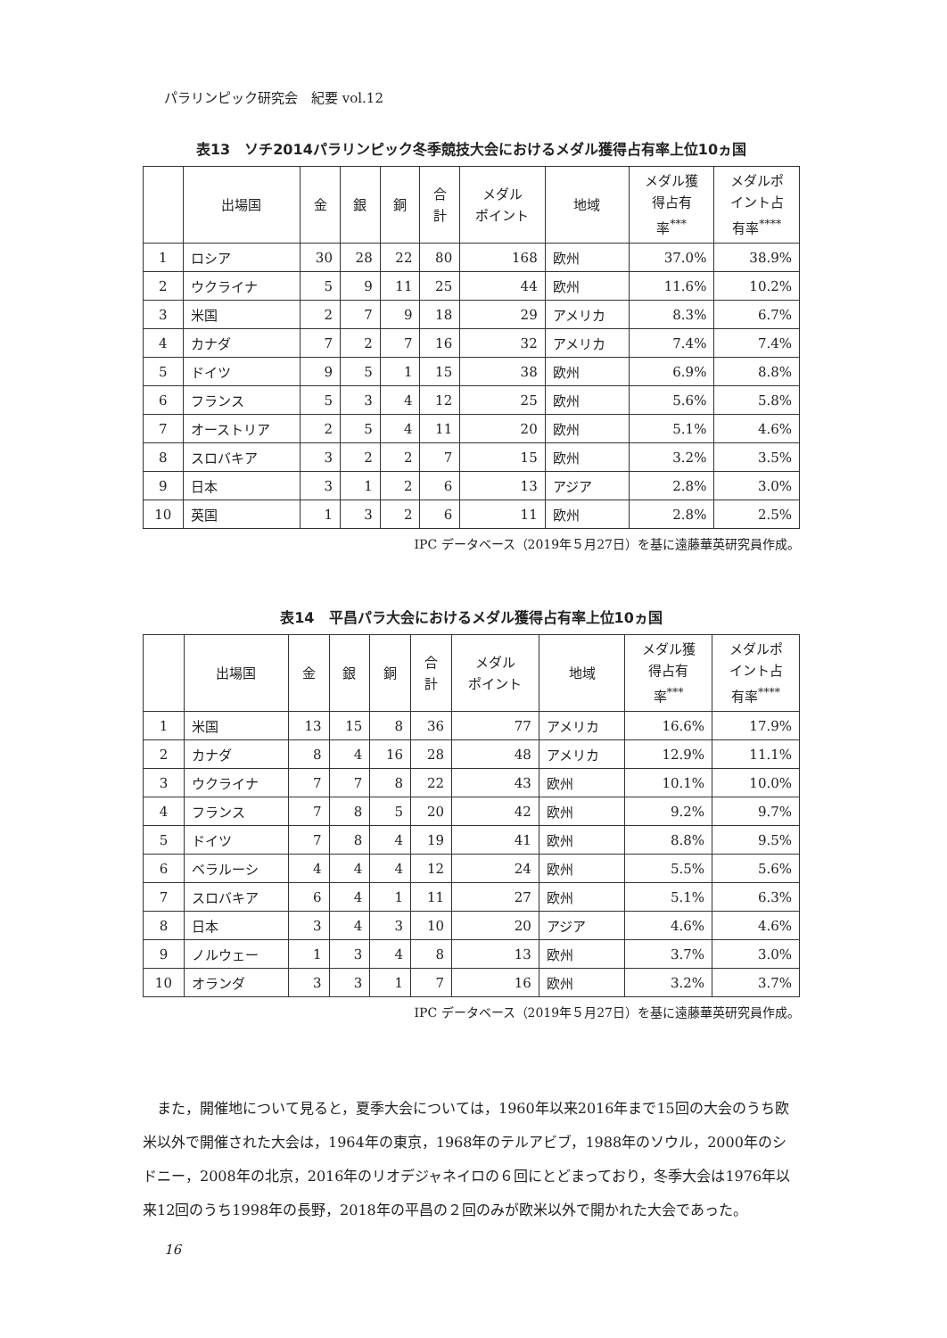パラリンピック研究会　紀要 vol.12
表13　ソチ2014パラリンピック冬季競技大会におけるメダル獲得占有率上位10ヵ国
| | 出場国 | 金 | 銀 | 銅 | 合 計 | メダル ポイント | 地域 | メダル獲 得占有 率<sup>***</sup> | メダルポ イント占 有率<sup>****</sup> |
| --- | --- | --- | --- | --- | --- | --- | --- | --- | --- |
| 1 | ロシア | 30 | 28 | 22 | 80 | 168 | 欧州 | 37.0% | 38.9% |
| 2 | ウクライナ | 5 | 9 | 11 | 25 | 44 | 欧州 | 11.6% | 10.2% |
| 3 | 米国 | 2 | 7 | 9 | 18 | 29 | アメリカ | 8.3% | 6.7% |
| 4 | カナダ | 7 | 2 | 7 | 16 | 32 | アメリカ | 7.4% | 7.4% |
| 5 | ドイツ | 9 | 5 | 1 | 15 | 38 | 欧州 | 6.9% | 8.8% |
| 6 | フランス | 5 | 3 | 4 | 12 | 25 | 欧州 | 5.6% | 5.8% |
| 7 | オーストリア | 2 | 5 | 4 | 11 | 20 | 欧州 | 5.1% | 4.6% |
| 8 | スロバキア | 3 | 2 | 2 | 7 | 15 | 欧州 | 3.2% | 3.5% |
| 9 | 日本 | 3 | 1 | 2 | 6 | 13 | アジア | 2.8% | 3.0% |
| 10 | 英国 | 1 | 3 | 2 | 6 | 11 | 欧州 | 2.8% | 2.5% |
IPC データベース（2019年５月27日）を基に遠藤華英研究員作成。
表14　平昌パラ大会におけるメダル獲得占有率上位10ヵ国
| | 出場国 | 金 | 銀 | 銅 | 合 計 | メダル ポイント | 地域 | メダル獲 得占有 率<sup>***</sup> | メダルポ イント占 有率<sup>****</sup> |
| --- | --- | --- | --- | --- | --- | --- | --- | --- | --- |
| 1 | 米国 | 13 | 15 | 8 | 36 | 77 | アメリカ | 16.6% | 17.9% |
| 2 | カナダ | 8 | 4 | 16 | 28 | 48 | アメリカ | 12.9% | 11.1% |
| 3 | ウクライナ | 7 | 7 | 8 | 22 | 43 | 欧州 | 10.1% | 10.0% |
| 4 | フランス | 7 | 8 | 5 | 20 | 42 | 欧州 | 9.2% | 9.7% |
| 5 | ドイツ | 7 | 8 | 4 | 19 | 41 | 欧州 | 8.8% | 9.5% |
| 6 | ベラルーシ | 4 | 4 | 4 | 12 | 24 | 欧州 | 5.5% | 5.6% |
| 7 | スロバキア | 6 | 4 | 1 | 11 | 27 | 欧州 | 5.1% | 6.3% |
| 8 | 日本 | 3 | 4 | 3 | 10 | 20 | アジア | 4.6% | 4.6% |
| 9 | ノルウェー | 1 | 3 | 4 | 8 | 13 | 欧州 | 3.7% | 3.0% |
| 10 | オランダ | 3 | 3 | 1 | 7 | 16 | 欧州 | 3.2% | 3.7% |
IPC データベース（2019年５月27日）を基に遠藤華英研究員作成。
また，開催地について見ると，夏季大会については，1960年以来2016年まで15回の大会のうち欧米以外で開催された大会は，1964年の東京，1968年のテルアビブ，1988年のソウル，2000年のシドニー，2008年の北京，2016年のリオデジャネイロの６回にとどまっており，冬季大会は1976年以来12回のうち1998年の長野，2018年の平昌の２回のみが欧米以外で開かれた大会であった。
16